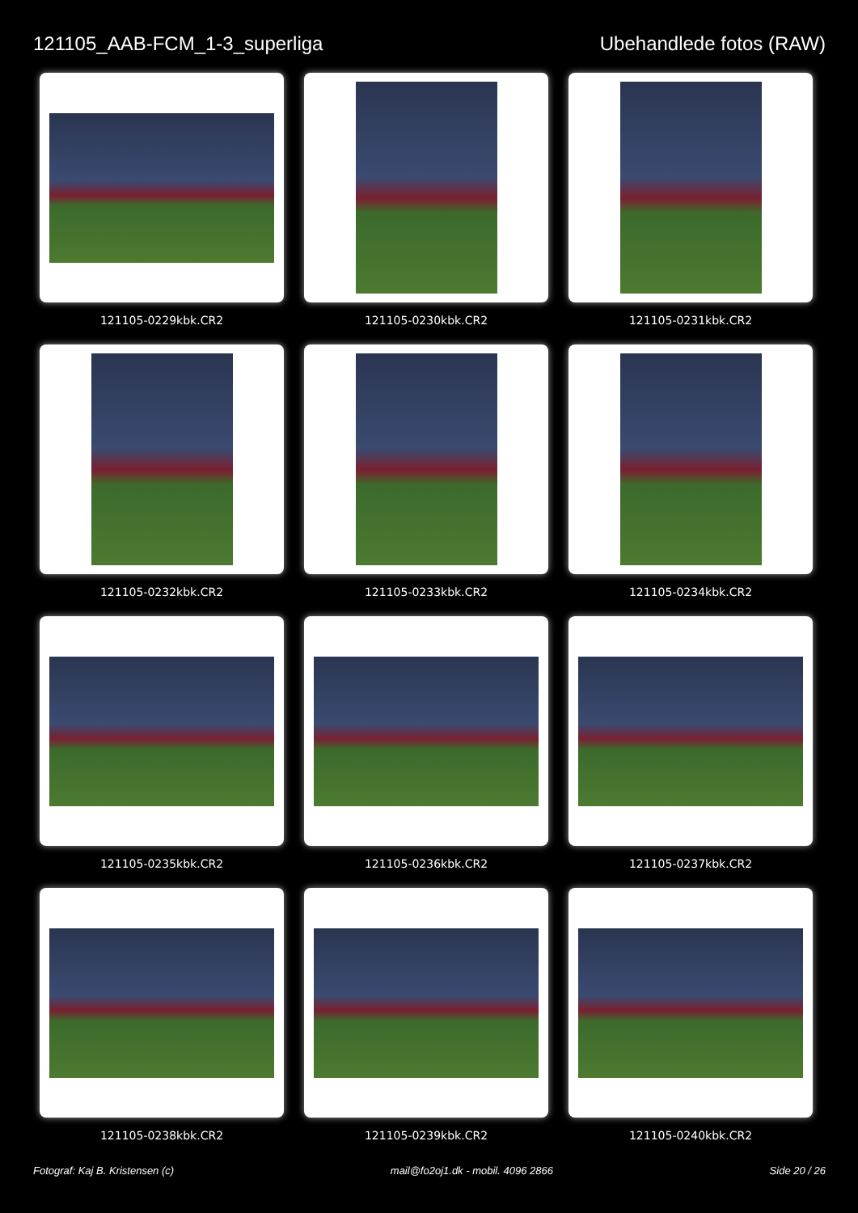121105_AAB-FCM_1-3_superliga Ubehandlede fotos (RAW)
121105-0229kbk.CR2
121105-0230kbk.CR2
121105-0231kbk.CR2
121105-0232kbk.CR2
121105-0233kbk.CR2
121105-0234kbk.CR2
121105-0235kbk.CR2
121105-0236kbk.CR2
121105-0237kbk.CR2
121105-0238kbk.CR2
121105-0239kbk.CR2
121105-0240kbk.CR2
Fotograf: Kaj B. Kristensen (c) mail@fo2oj1.dk - mobil. 4096 2866 Side 20 / 26